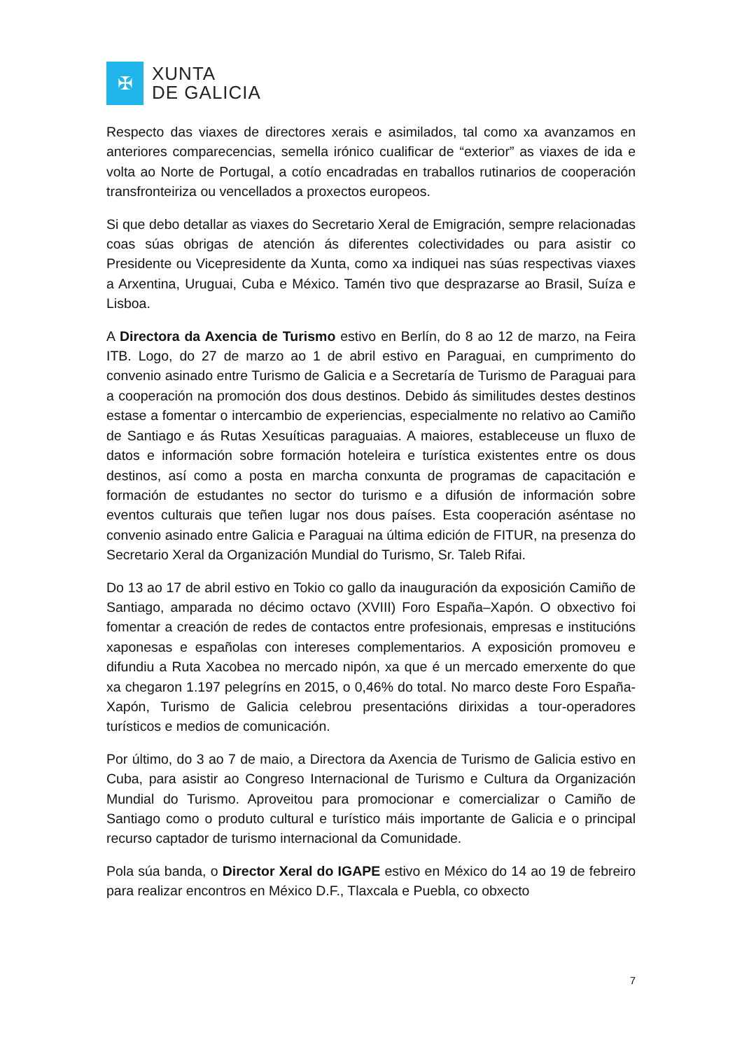✠
XUNTA
DE GALICIA
Respecto das viaxes de directores xerais e asimilados, tal como xa avanzamos en anteriores comparecencias, semella irónico cualificar de “exterior” as viaxes de ida e volta ao Norte de Portugal, a cotío encadradas en traballos rutinarios de cooperación transfronteiriza ou vencellados a proxectos europeos.
Si que debo detallar as viaxes do Secretario Xeral de Emigración, sempre relacionadas coas súas obrigas de atención ás diferentes colectividades ou para asistir co Presidente ou Vicepresidente da Xunta, como xa indiquei nas súas respectivas viaxes a Arxentina, Uruguai, Cuba e México. Tamén tivo que desprazarse ao Brasil, Suíza e Lisboa.
A Directora da Axencia de Turismo estivo en Berlín, do 8 ao 12 de marzo, na Feira ITB. Logo, do 27 de marzo ao 1 de abril estivo en Paraguai, en cumprimento do convenio asinado entre Turismo de Galicia e a Secretaría de Turismo de Paraguai para a cooperación na promoción dos dous destinos. Debido ás similitudes destes destinos estase a fomentar o intercambio de experiencias, especialmente no relativo ao Camiño de Santiago e ás Rutas Xesuíticas paraguaias. A maiores, estableceuse un fluxo de datos e información sobre formación hoteleira e turística existentes entre os dous destinos, así como a posta en marcha conxunta de programas de capacitación e formación de estudantes no sector do turismo e a difusión de información sobre eventos culturais que teñen lugar nos dous países. Esta cooperación aséntase no convenio asinado entre Galicia e Paraguai na última edición de FITUR, na presenza do Secretario Xeral da Organización Mundial do Turismo, Sr. Taleb Rifai.
Do 13 ao 17 de abril estivo en Tokio co gallo da inauguración da exposición Camiño de Santiago, amparada no décimo octavo (XVIII) Foro España–Xapón. O obxectivo foi fomentar a creación de redes de contactos entre profesionais, empresas e institucións xaponesas e españolas con intereses complementarios. A exposición promoveu e difundiu a Ruta Xacobea no mercado nipón, xa que é un mercado emerxente do que xa chegaron 1.197 pelegríns en 2015, o 0,46% do total. No marco deste Foro España-Xapón, Turismo de Galicia celebrou presentacións dirixidas a tour-operadores turísticos e medios de comunicación.
Por último, do 3 ao 7 de maio, a Directora da Axencia de Turismo de Galicia estivo en Cuba, para asistir ao Congreso Internacional de Turismo e Cultura da Organización Mundial do Turismo. Aproveitou para promocionar e comercializar o Camiño de Santiago como o produto cultural e turístico máis importante de Galicia e o principal recurso captador de turismo internacional da Comunidade.
Pola súa banda, o Director Xeral do IGAPE estivo en México do 14 ao 19 de febreiro para realizar encontros en México D.F., Tlaxcala e Puebla, co obxecto
7